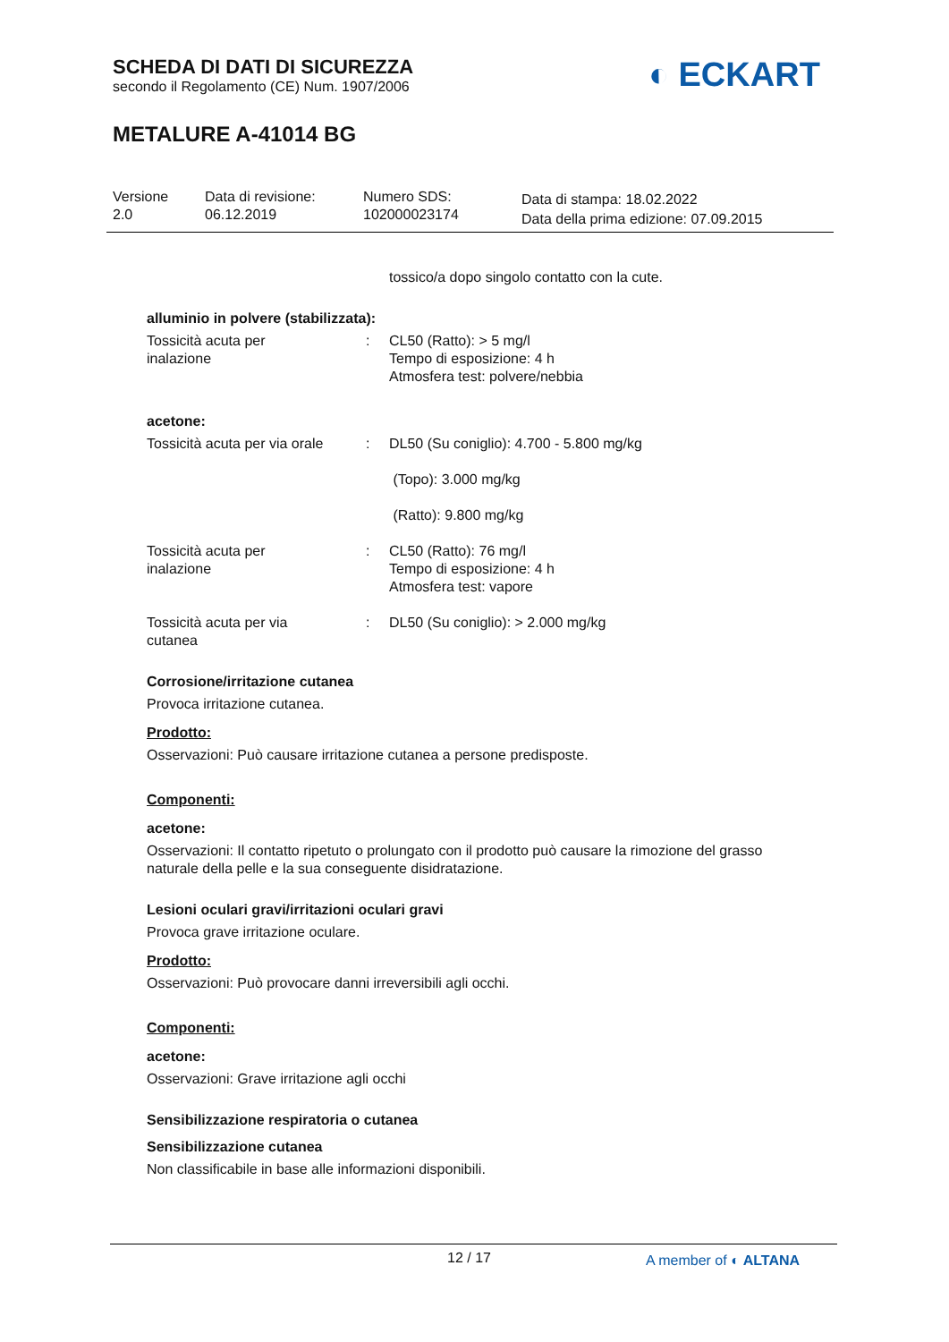SCHEDA DI DATI DI SICUREZZA
secondo il Regolamento (CE) Num. 1907/2006
METALURE A-41014 BG
◐ ECKART
Versione
2.0
Data di revisione:
06.12.2019
Numero SDS:
102000023174
Data di stampa: 18.02.2022
Data della prima edizione: 07.09.2015
tossico/a dopo singolo contatto con la cute.
alluminio in polvere (stabilizzata):
| Tossicità acuta per inalazione | : | CL50 (Ratto): > 5 mg/l Tempo di esposizione: 4 h Atmosfera test: polvere/nebbia |
acetone:
| Tossicità acuta per via orale | : | DL50 (Su coniglio): 4.700 - 5.800 mg/kg (Topo): 3.000 mg/kg (Ratto): 9.800 mg/kg |
| Tossicità acuta per inalazione | : | CL50 (Ratto): 76 mg/l Tempo di esposizione: 4 h Atmosfera test: vapore |
| Tossicità acuta per via cutanea | : | DL50 (Su coniglio): > 2.000 mg/kg |
Corrosione/irritazione cutanea
Provoca irritazione cutanea.
Prodotto:
Osservazioni: Può causare irritazione cutanea a persone predisposte.
Componenti:
acetone:
Osservazioni: Il contatto ripetuto o prolungato con il prodotto può causare la rimozione del grasso naturale della pelle e la sua conseguente disidratazione.
Lesioni oculari gravi/irritazioni oculari gravi
Provoca grave irritazione oculare.
Prodotto:
Osservazioni: Può provocare danni irreversibili agli occhi.
Componenti:
acetone:
Osservazioni: Grave irritazione agli occhi
Sensibilizzazione respiratoria o cutanea
Sensibilizzazione cutanea
Non classificabile in base alle informazioni disponibili.
12 / 17 A member of ◐ ALTANA